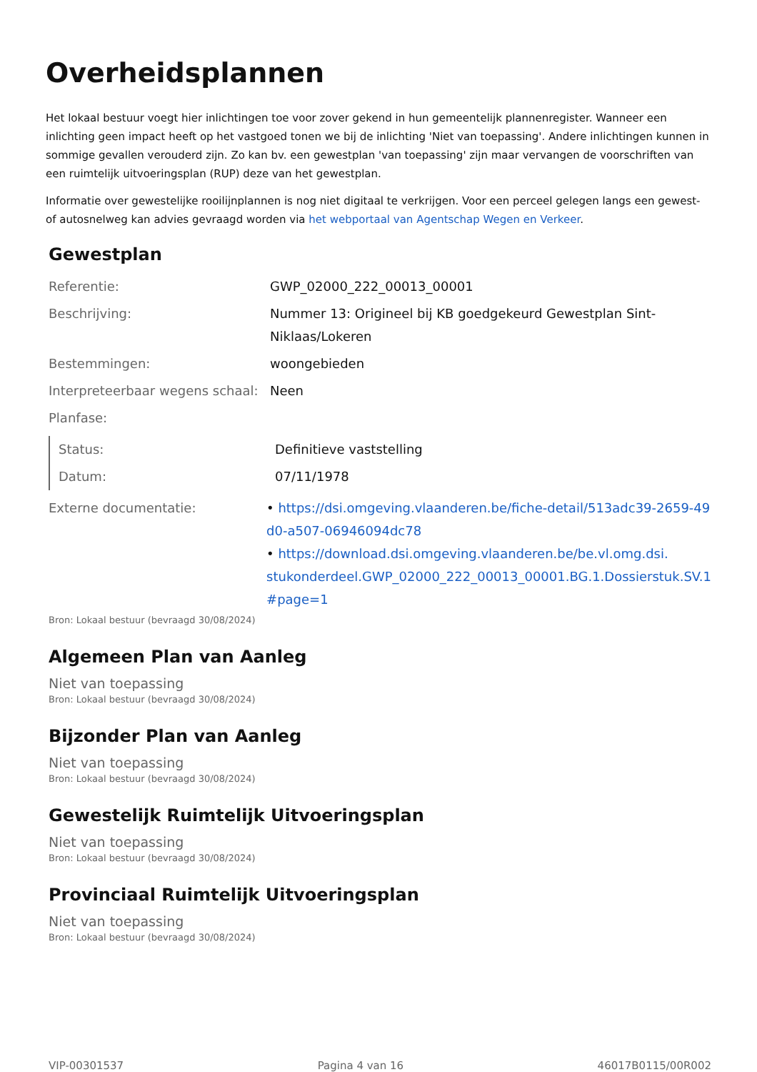Overheidsplannen
Het lokaal bestuur voegt hier inlichtingen toe voor zover gekend in hun gemeentelijk plannenregister. Wanneer een inlichting geen impact heeft op het vastgoed tonen we bij de inlichting 'Niet van toepassing'. Andere inlichtingen kunnen in sommige gevallen verouderd zijn. Zo kan bv. een gewestplan 'van toepassing' zijn maar vervangen de voorschriften van een ruimtelijk uitvoeringsplan (RUP) deze van het gewestplan.
Informatie over gewestelijke rooilijnplannen is nog niet digitaal te verkrijgen. Voor een perceel gelegen langs een gewest- of autosnelweg kan advies gevraagd worden via het webportaal van Agentschap Wegen en Verkeer.
Gewestplan
| Referentie: | GWP_02000_222_00013_00001 |
| Beschrijving: | Nummer 13: Origineel bij KB goedgekeurd Gewestplan Sint- Niklaas/Lokeren |
| Bestemmingen: | woongebieden |
| Interpreteerbaar wegens schaal: | Neen |
| Planfase: | |
| Status: | Definitieve vaststelling |
| Datum: | 07/11/1978 |
| Externe documentatie: | • https://dsi.omgeving.vlaanderen.be/fiche-detail/513adc39-2659-49 d0-a507-06946094dc78 • https://download.dsi.omgeving.vlaanderen.be/be.vl.omg.dsi. stukonderdeel.GWP_02000_222_00013_00001.BG.1.Dossierstuk.SV.1 #page=1 |
Bron: Lokaal bestuur (bevraagd 30/08/2024)
Algemeen Plan van Aanleg
Niet van toepassing
Bron: Lokaal bestuur (bevraagd 30/08/2024)
Bijzonder Plan van Aanleg
Niet van toepassing
Bron: Lokaal bestuur (bevraagd 30/08/2024)
Gewestelijk Ruimtelijk Uitvoeringsplan
Niet van toepassing
Bron: Lokaal bestuur (bevraagd 30/08/2024)
Provinciaal Ruimtelijk Uitvoeringsplan
Niet van toepassing
Bron: Lokaal bestuur (bevraagd 30/08/2024)
VIP-00301537 Pagina 4 van 16 46017B0115/00R002